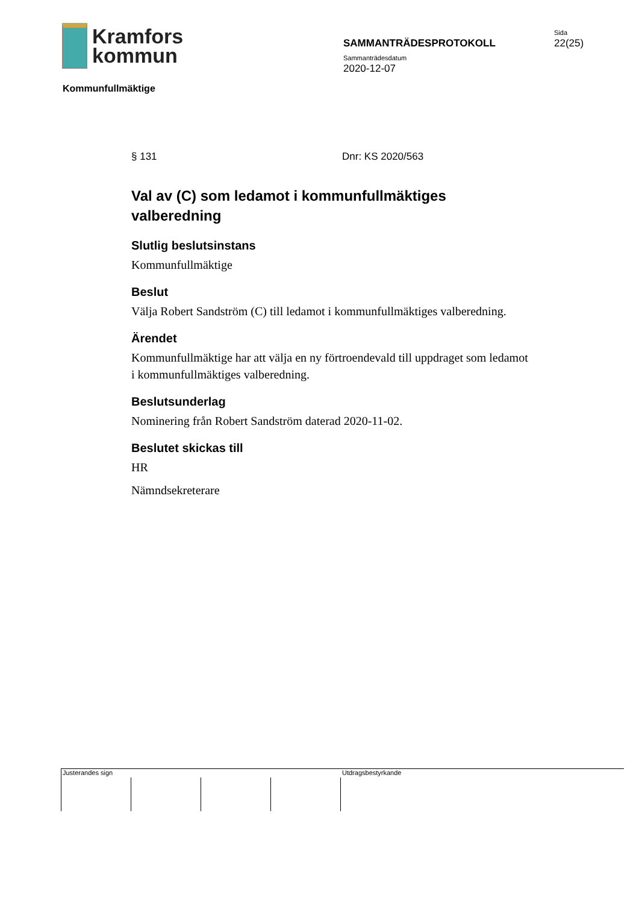Kramfors
kommun
Kommunfullmäktige
SAMMANTRÄDESPROTOKOLL
Sammanträdesdatum
2020-12-07
Sida
22(25)
§ 131 Dnr: KS 2020/563
Val av (C) som ledamot i kommunfullmäktiges valberedning
Slutlig beslutsinstans
Kommunfullmäktige
Beslut
Välja Robert Sandström (C) till ledamot i kommunfullmäktiges valberedning.
Ärendet
Kommunfullmäktige har att välja en ny förtroendevald till uppdraget som ledamot i kommunfullmäktiges valberedning.
Beslutsunderlag
Nominering från Robert Sandström daterad 2020-11-02.
Beslutet skickas till
HR
Nämndsekreterare
Justerandes sign Utdragsbestyrkande